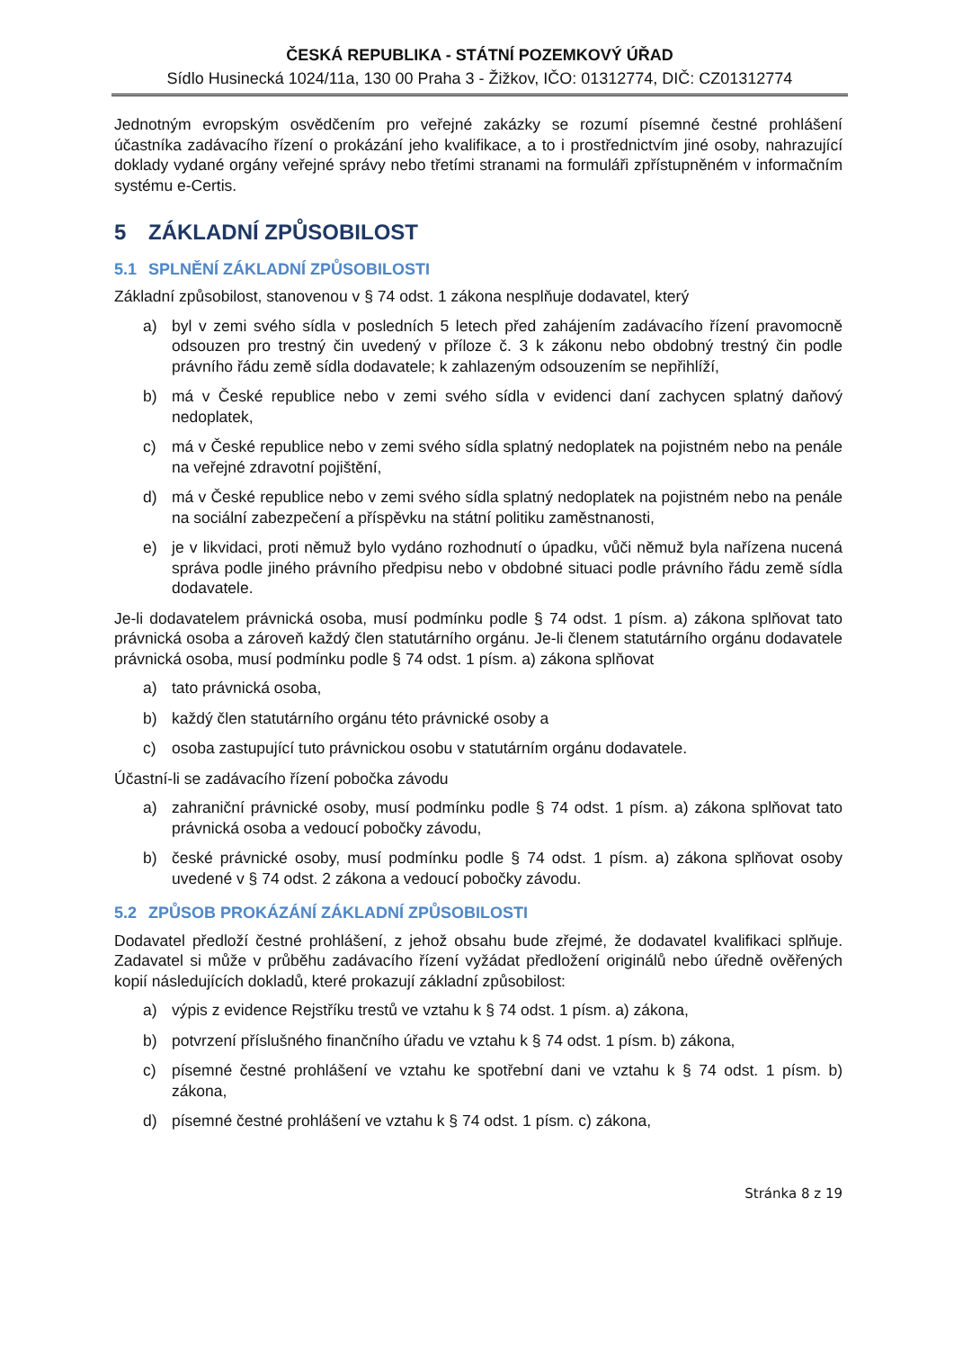ČESKÁ REPUBLIKA - STÁTNÍ POZEMKOVÝ ÚŘAD
Sídlo Husinecká 1024/11a, 130 00 Praha 3 - Žižkov, IČO: 01312774, DIČ: CZ01312774
Jednotným evropským osvědčením pro veřejné zakázky se rozumí písemné čestné prohlášení účastníka zadávacího řízení o prokázání jeho kvalifikace, a to i prostřednictvím jiné osoby, nahrazující doklady vydané orgány veřejné správy nebo třetími stranami na formuláři zpřístupněném v informačním systému e-Certis.
5 ZÁKLADNÍ ZPŮSOBILOST
5.1 SPLNĚNÍ ZÁKLADNÍ ZPŮSOBILOSTI
Základní způsobilost, stanovenou v § 74 odst. 1 zákona nesplňuje dodavatel, který
a) byl v zemi svého sídla v posledních 5 letech před zahájením zadávacího řízení pravomocně odsouzen pro trestný čin uvedený v příloze č. 3 k zákonu nebo obdobný trestný čin podle právního řádu země sídla dodavatele; k zahlazeným odsouzením se nepřihlíží,
b) má v České republice nebo v zemi svého sídla v evidenci daní zachycen splatný daňový nedoplatek,
c) má v České republice nebo v zemi svého sídla splatný nedoplatek na pojistném nebo na penále na veřejné zdravotní pojištění,
d) má v České republice nebo v zemi svého sídla splatný nedoplatek na pojistném nebo na penále na sociální zabezpečení a příspěvku na státní politiku zaměstnanosti,
e) je v likvidaci, proti němuž bylo vydáno rozhodnutí o úpadku, vůči němuž byla nařízena nucená správa podle jiného právního předpisu nebo v obdobné situaci podle právního řádu země sídla dodavatele.
Je-li dodavatelem právnická osoba, musí podmínku podle § 74 odst. 1 písm. a) zákona splňovat tato právnická osoba a zároveň každý člen statutárního orgánu. Je-li členem statutárního orgánu dodavatele právnická osoba, musí podmínku podle § 74 odst. 1 písm. a) zákona splňovat
a) tato právnická osoba,
b) každý člen statutárního orgánu této právnické osoby a
c) osoba zastupující tuto právnickou osobu v statutárním orgánu dodavatele.
Účastní-li se zadávacího řízení pobočka závodu
a) zahraniční právnické osoby, musí podmínku podle § 74 odst. 1 písm. a) zákona splňovat tato právnická osoba a vedoucí pobočky závodu,
b) české právnické osoby, musí podmínku podle § 74 odst. 1 písm. a) zákona splňovat osoby uvedené v § 74 odst. 2 zákona a vedoucí pobočky závodu.
5.2 ZPŮSOB PROKÁZÁNÍ ZÁKLADNÍ ZPŮSOBILOSTI
Dodavatel předloží čestné prohlášení, z jehož obsahu bude zřejmé, že dodavatel kvalifikaci splňuje. Zadavatel si může v průběhu zadávacího řízení vyžádat předložení originálů nebo úředně ověřených kopií následujících dokladů, které prokazují základní způsobilost:
a) výpis z evidence Rejstříku trestů ve vztahu k § 74 odst. 1 písm. a) zákona,
b) potvrzení příslušného finančního úřadu ve vztahu k § 74 odst. 1 písm. b) zákona,
c) písemné čestné prohlášení ve vztahu ke spotřební dani ve vztahu k § 74 odst. 1 písm. b) zákona,
d) písemné čestné prohlášení ve vztahu k § 74 odst. 1 písm. c) zákona,
Stránka 8 z 19